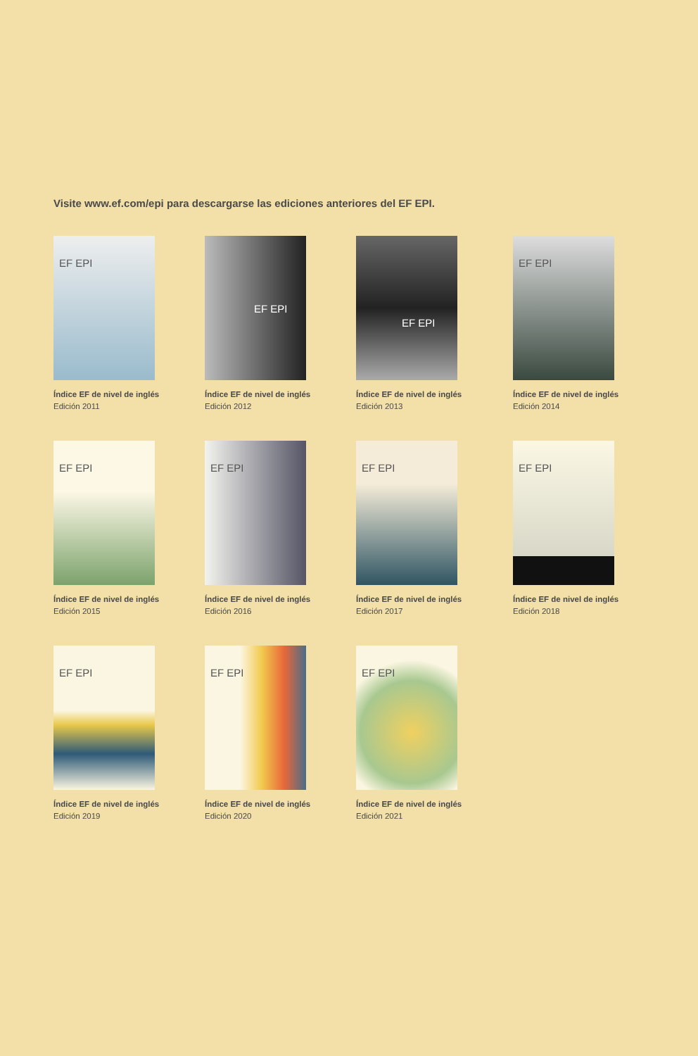Visite www.ef.com/epi para descargarse las ediciones anteriores del EF EPI.
EF EPI
Índice EF de nivel de inglés
Edición 2011
EF EPI
Índice EF de nivel de inglés
Edición 2012
EF EPI
Índice EF de nivel de inglés
Edición 2013
EF EPI
Índice EF de nivel de inglés
Edición 2014
EF EPI
Índice EF de nivel de inglés
Edición 2015
EF EPI
Índice EF de nivel de inglés
Edición 2016
EF EPI
Índice EF de nivel de inglés
Edición 2017
EF EPI
Índice EF de nivel de inglés
Edición 2018
EF EPI
Índice EF de nivel de inglés
Edición 2019
EF EPI
Índice EF de nivel de inglés
Edición 2020
EF EPI
Índice EF de nivel de inglés
Edición 2021